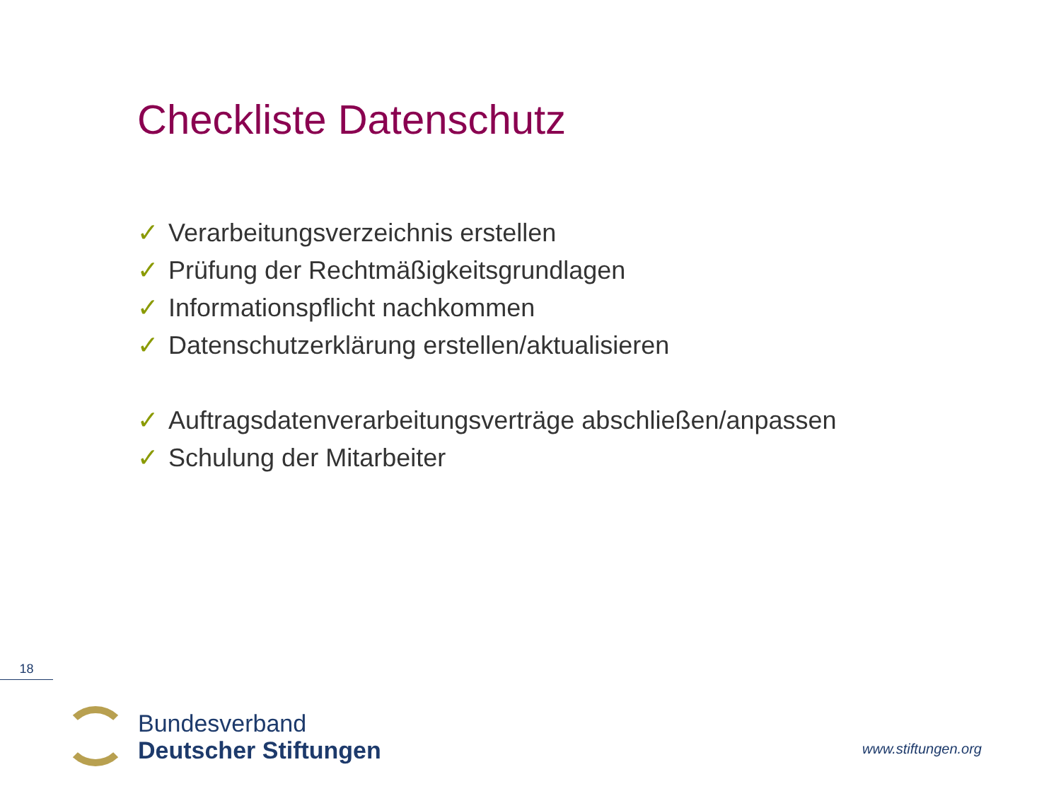Checkliste Datenschutz
✓ Verarbeitungsverzeichnis erstellen
✓ Prüfung der Rechtmäßigkeitsgrundlagen
✓ Informationspflicht nachkommen
✓ Datenschutzerklärung erstellen/aktualisieren
✓ Auftragsdatenverarbeitungsverträge abschließen/anpassen
✓ Schulung der Mitarbeiter
18
Bundesverband
Deutscher Stiftungen
www.stiftungen.org